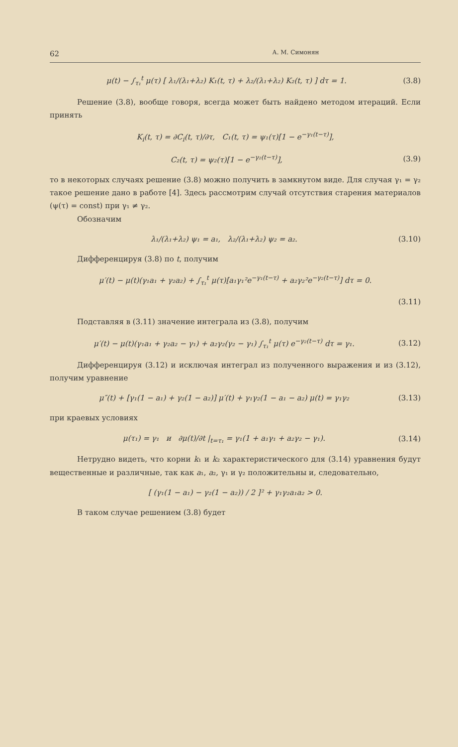62 А. М. Симонян
μ(t) − ∫<sub>τ₁</sub><sup>t</sup> μ(τ) [ λ₁/(λ₁+λ₂) K₁(t, τ) + λ₂/(λ₁+λ₂) K₂(t, τ) ] dτ = 1. (3.8)
Решение (3.8), вообще говоря, всегда может быть найдено методом итераций. Если принять
K<sub>i</sub>(t, τ) = ∂C<sub>i</sub>(t, τ)/∂τ, C₁(t, τ) = ψ₁(τ)[1 − e<sup>−γ₁(t−τ)</sup>],
C₂(t, τ) = ψ₂(τ)[1 − e<sup>−γ₂(t−τ)</sup>], (3.9)
то в некоторых случаях решение (3.8) можно получить в замкнутом виде. Для случая γ₁ = γ₂ такое решение дано в работе [4]. Здесь рассмотрим случай отсутствия старения материалов (ψ(τ) = const) при γ₁ ≠ γ₂.
Обозначим
λ₁/(λ₁+λ₂) ψ₁ = a₁, λ₂/(λ₁+λ₂) ψ₂ = a₂. (3.10)
Дифференцируя (3.8) по t, получим
μ′(t) − μ(t)(γ₁a₁ + γ₂a₂) + ∫<sub>τ₁</sub><sup>t</sup> μ(τ)[a₁γ₁²e<sup>−γ₁(t−τ)</sup> + a₂γ₂²e<sup>−γ₂(t−τ)</sup>] dτ = 0.
(3.11)
Подставляя в (3.11) значение интеграла из (3.8), получим
μ′(t) − μ(t)(γ₁a₁ + γ₂a₂ − γ₁) + a₂γ₂(γ₂ − γ₁) ∫<sub>τ₁</sub><sup>t</sup> μ(τ) e<sup>−γ₂(t−τ)</sup> dτ = γ₁. (3.12)
Дифференцируя (3.12) и исключая интеграл из полученного выражения и из (3.12), получим уравнение
μ″(t) + [γ₁(1 − a₁) + γ₂(1 − a₂)] μ′(t) + γ₁γ₂(1 − a₁ − a₂) μ(t) = γ₁γ₂ (3.13)
при краевых условиях
μ(τ₁) = γ₁ и ∂μ(t)/∂t |<sub>t=τ₁</sub> = γ₁(1 + a₁γ₁ + a₂γ₂ − γ₁). (3.14)
Нетрудно видеть, что корни k₁ и k₂ характеристического для (3.14) уравнения будут вещественные и различные, так как a₁, a₂, γ₁ и γ₂ положительны и, следовательно,
[ (γ₁(1 − a₁) − γ₂(1 − a₂)) / 2 ]² + γ₁γ₂a₁a₂ > 0.
В таком случае решением (3.8) будет